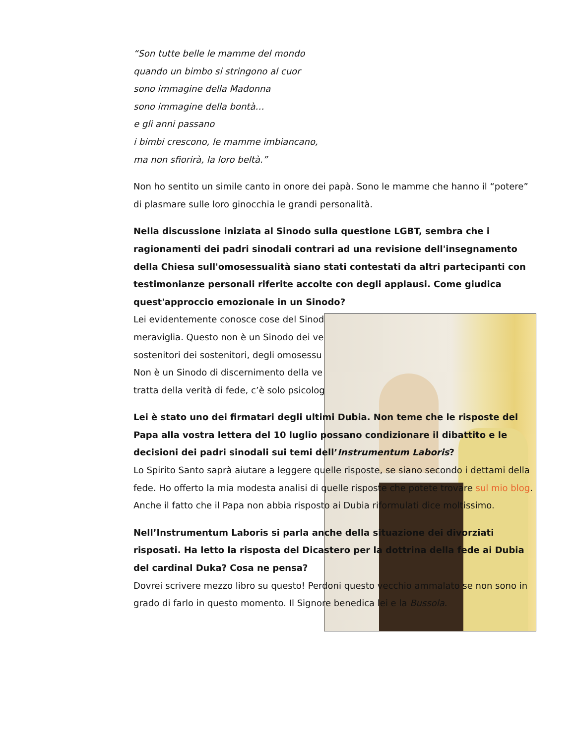“Son tutte belle le mamme del mondo
quando un bimbo si stringono al cuor
sono immagine della Madonna
sono immagine della bontà…
e gli anni passano
i bimbi crescono, le mamme imbiancano,
ma non sfiorirà, la loro beltà.”
Non ho sentito un simile canto in onore dei papà. Sono le mamme che hanno il “potere” di plasmare sulle loro ginocchia le grandi personalità.
Nella discussione iniziata al Sinodo sulla questione LGBT, sembra che i ragionamenti dei padri sinodali contrari ad una revisione dell'insegnamento della Chiesa sull'omosessualità siano stati contestati da altri partecipanti con testimonianze personali riferite accolte con degli applausi. Come giudica quest'approccio emozionale in un Sinodo?
Lei evidentemente conosce cose del Sinod
meraviglia. Questo non è un Sinodo dei ve
sostenitori dei sostenitori, degli omosessu
Non è un Sinodo di discernimento della ve
tratta della verità di fede, c’è solo psicolog
Lei è stato uno dei firmatari degli ultimi Dubia. Non teme che le risposte del Papa alla vostra lettera del 10 luglio possano condizionare il dibattito e le decisioni dei padri sinodali sui temi dell’Instrumentum Laboris?
Lo Spirito Santo saprà aiutare a leggere quelle risposte, se siano secondo i dettami della fede. Ho offerto la mia modesta analisi di quelle risposte che potete trovare sul mio blog. Anche il fatto che il Papa non abbia risposto ai Dubia riformulati dice moltissimo.
Nell’Instrumentum Laboris si parla anche della situazione dei divorziati risposati. Ha letto la risposta del Dicastero per la dottrina della fede ai Dubia del cardinal Duka? Cosa ne pensa?
Dovrei scrivere mezzo libro su questo! Perdoni questo vecchio ammalato se non sono in grado di farlo in questo momento. Il Signore benedica lei e la Bussola.